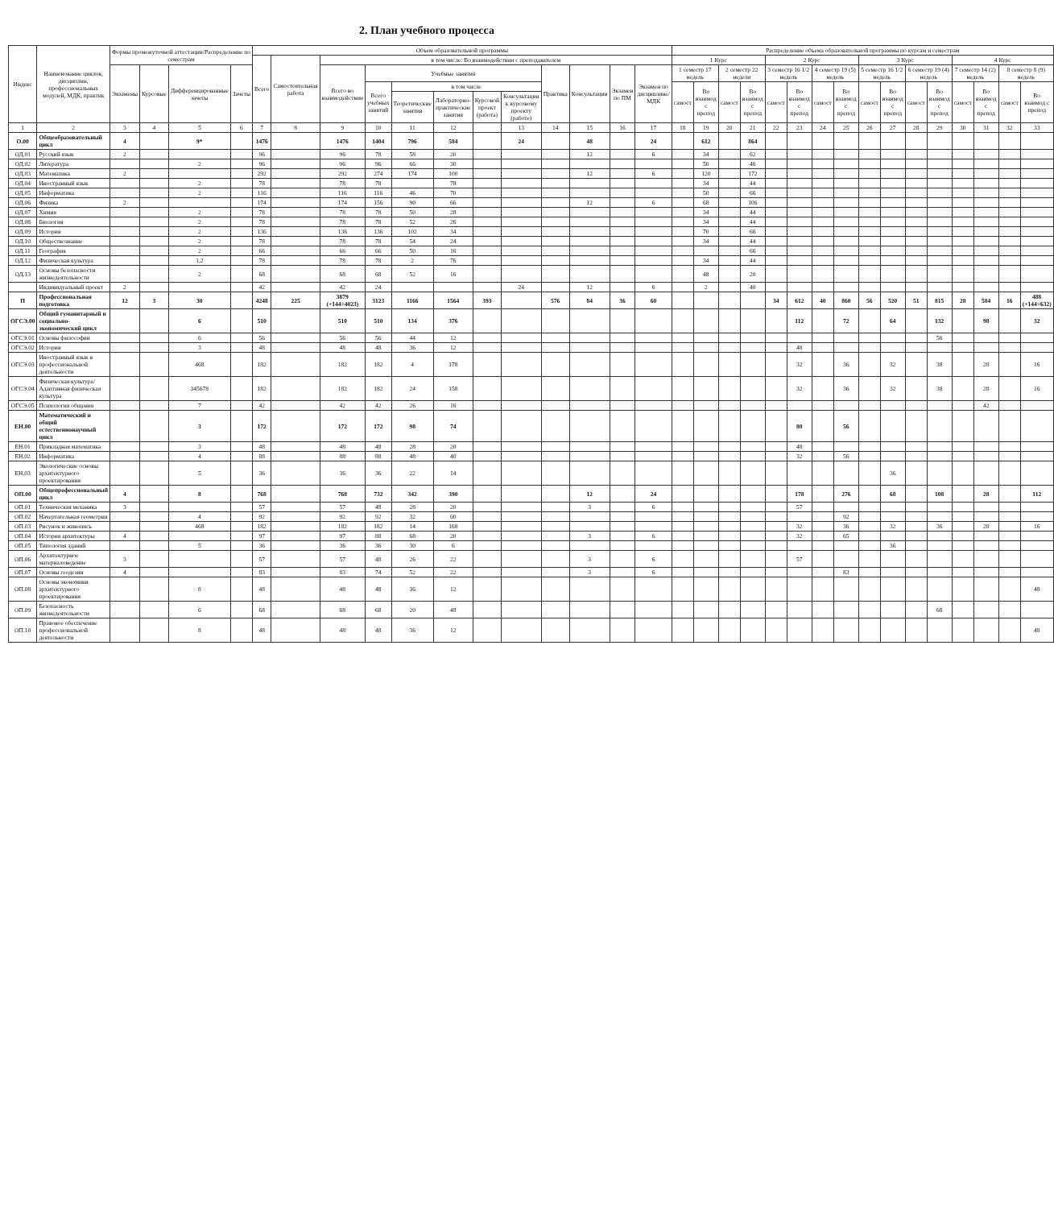2. План учебного процесса
| Индекс | Наименование циклов, дисциплин, профессиональных модулей, МДК, практик | Формы промежуточной аттестации/Распределение по семестрам | | | | Объем образовательной программы | | | | | | | | | | | | Распределение объема образовательной программы по курсам и семестрам | | | | | | | | | | | | | | | |
| --- | --- | --- | --- | --- | --- | --- | --- | --- | --- | --- | --- | --- | --- | --- | --- | --- | --- | --- | --- | --- | --- | --- | --- | --- | --- | --- | --- | --- | --- | --- | --- | --- | --- |
| | | | | | | Всего | Самостоятельная работа | в том числе: Во взаимодействии с преподавателем | | | | | | | | | | 1 Курс | | | | 2 Курс | | | | 3 Курс | | | | 4 Курс | | | |
| | | Экзамены | Курсовые | Дифференцированные зачеты | Зачеты | | | Всего во взаимодействии | Учебные занятия | | | | | Практика | Консультации | Экзамен по ПМ | Экзамен по дисциплине/ МДК | 1 семестр 17 недель | | 2 семестр 22 недели | | 3 семестр 16 1/2 недель | | 4 семестр 19 (5) недель | | 5 семестр 16 1/2 недель | | 6 семестр 19 (4) недель | | 7 семестр 14 (2) недель | | 8 семестр 8 (9) недель | |
| | | | | | | | | | Всего учебных занятий | в том числе | | | | | | | | самост | Во взаимод с препод | самост | Во взаимод с препод | самост | Во взаимод с препод | самост | Во взаимод с препод | самост | Во взаимод с препод | самост | Во взаимод с препод | самост | Во взаимод с препод | самост | Во взаимод с препод |
| | | | | | | | | | | Теоретические занятия | Лабораторно-практические занятия | Курсовой проект (работа) | Консультации к курсовому проекту (работе) | | | | | | | | | | | | | | | | | | | | |
| 1 | 2 | 3 | 4 | 5 | 6 | 7 | 8 | 9 | 10 | 11 | 12 | | 13 | 14 | 15 | 16 | 17 | 18 | 19 | 20 | 21 | 22 | 23 | 24 | 25 | 26 | 27 | 28 | 29 | 30 | 31 | 32 | 33 |
| О.00 | Общеобразовательный цикл | 4 | | 9* | | 1476 | | 1476 | 1404 | 796 | 584 | | 24 | | 48 | | 24 | | 612 | | 864 | | | | | | | | | | | | |
| ОД.01 | Русский язык | 2 | | | | 96 | | 96 | 78 | 58 | 20 | | | | 12 | | 6 | | 34 | | 62 | | | | | | | | | | | | |
| ОД.02 | Литература | | | 2 | | 96 | | 96 | 96 | 66 | 30 | | | | | | | | 50 | | 46 | | | | | | | | | | | | |
| ОД.03 | Математика | 2 | | | | 292 | | 292 | 274 | 174 | 100 | | | | 12 | | 6 | | 120 | | 172 | | | | | | | | | | | | |
| ОД.04 | Иностранный язык | | | 2 | | 78 | | 78 | 78 | | 78 | | | | | | | | 34 | | 44 | | | | | | | | | | | | |
| ОД.05 | Информатика | | | 2 | | 116 | | 116 | 116 | 46 | 70 | | | | | | | | 50 | | 66 | | | | | | | | | | | | |
| ОД.06 | Физика | 2 | | | | 174 | | 174 | 156 | 90 | 66 | | | | 12 | | 6 | | 68 | | 106 | | | | | | | | | | | | |
| ОД.07 | Химия | | | 2 | | 78 | | 78 | 78 | 50 | 28 | | | | | | | | 34 | | 44 | | | | | | | | | | | | |
| ОД.08 | Биология | | | 2 | | 78 | | 78 | 78 | 52 | 26 | | | | | | | | 34 | | 44 | | | | | | | | | | | | |
| ОД.09 | История | | | 2 | | 136 | | 136 | 136 | 102 | 34 | | | | | | | | 70 | | 66 | | | | | | | | | | | | |
| ОД.10 | Обществознание | | | 2 | | 78 | | 78 | 78 | 54 | 24 | | | | | | | | 34 | | 44 | | | | | | | | | | | | |
| ОД.11 | География | | | 2 | | 66 | | 66 | 66 | 50 | 16 | | | | | | | | | | 66 | | | | | | | | | | | | |
| ОД.12 | Физическая культура | | | 1,2 | | 78 | | 78 | 78 | 2 | 76 | | | | | | | | 34 | | 44 | | | | | | | | | | | | |
| ОД.13 | Основы безопасности жизнедеятельности | | | 2 | | 68 | | 68 | 68 | 52 | 16 | | | | | | | | 48 | | 20 | | | | | | | | | | | | |
| | Индивидуальный проект | 2 | | | | 42 | | 42 | 24 | | | | 24 | | 12 | | 6 | | 2 | | 40 | | | | | | | | | | | | |
| П | Профессиональная подготовка | 12 | 3 | 30 | | 4248 | 225 | 3879 (+144=4023) | 3123 | 1166 | 1564 | 393 | | 576 | 84 | 36 | 60 | | | | | 34 | 612 | 40 | 860 | 56 | 520 | 51 | 815 | 28 | 584 | 16 | 488 (+144=632) |
| ОГСЭ.00 | Общий гуманитарный и социально-экономический цикл | | | 6 | | 510 | | 510 | 510 | 134 | 376 | | | | | | | | | | | | 112 | | 72 | | 64 | | 132 | | 98 | | 32 |
| ОГСЭ.01 | Основы философии | | | 6 | | 56 | | 56 | 56 | 44 | 12 | | | | | | | | | | | | | | | | | | 56 | | | | |
| ОГСЭ.02 | История | | | 3 | | 48 | | 48 | 48 | 36 | 12 | | | | | | | | | | | | 48 | | | | | | | | | | |
| ОГСЭ.03 | Иностранный язык в профессиональной деятельности | | | 468 | | 182 | | 182 | 182 | 4 | 178 | | | | | | | | | | | | 32 | | 36 | | 32 | | 38 | | 28 | | 16 |
| ОГСЭ.04 | Физическая культура/Адаптивная физическая культура | | | 345678 | | 182 | | 182 | 182 | 24 | 158 | | | | | | | | | | | | 32 | | 36 | | 32 | | 38 | | 28 | | 16 |
| ОГСЭ.05 | Психология общения | | | 7 | | 42 | | 42 | 42 | 26 | 16 | | | | | | | | | | | | | | | | | | | | 42 | | |
| ЕН.00 | Математический и общий естественнонаучный цикл | | | 3 | | 172 | | 172 | 172 | 98 | 74 | | | | | | | | | | | | 80 | | 56 | | | | | | | | |
| ЕН.01 | Прикладная математика | | | 3 | | 48 | | 48 | 48 | 28 | 20 | | | | | | | | | | | | 48 | | | | | | | | | | |
| ЕН.02 | Информатика | | | 4 | | 88 | | 88 | 88 | 48 | 40 | | | | | | | | | | | | 32 | | 56 | | | | | | | | |
| ЕН.03 | Экологические основы архитектурного проектирования | | | 5 | | 36 | | 36 | 36 | 22 | 14 | | | | | | | | | | | | | | | | 36 | | | | | | |
| ОП.00 | Общепрофессиональный цикл | 4 | | 8 | | 768 | | 768 | 732 | 342 | 390 | | | | 12 | | 24 | | | | | | 178 | | 276 | | 68 | | 108 | | 28 | | 112 |
| ОП.01 | Техническая механика | 3 | | | | 57 | | 57 | 48 | 28 | 20 | | | | 3 | | 6 | | | | | | 57 | | | | | | | | | | |
| ОП.02 | Начертательная геометрия | | | 4 | | 92 | | 92 | 92 | 32 | 60 | | | | | | | | | | | | | | 92 | | | | | | | | |
| ОП.03 | Рисунок и живопись | | | 468 | | 182 | | 182 | 182 | 14 | 168 | | | | | | | | | | | | 32 | | 36 | | 32 | | 36 | | 28 | | 16 |
| ОП.04 | История архитектуры | 4 | | | | 97 | | 97 | 88 | 68 | 20 | | | | 3 | | 6 | | | | | | 32 | | 65 | | | | | | | | |
| ОП.05 | Типология зданий | | | 5 | | 36 | | 36 | 36 | 30 | 6 | | | | | | | | | | | | | | | | 36 | | | | | | |
| ОП.06 | Архитектурное материаловедение | 3 | | | | 57 | | 57 | 48 | 26 | 22 | | | | 3 | | 6 | | | | | | 57 | | | | | | | | | | |
| ОП.07 | Основы геодезии | 4 | | | | 83 | | 83 | 74 | 52 | 22 | | | | 3 | | 6 | | | | | | | | 83 | | | | | | | | |
| ОП.08 | Основы экономики архитектурного проектирования | | | 8 | | 48 | | 48 | 48 | 36 | 12 | | | | | | | | | | | | | | | | | | | | | | 48 |
| ОП.09 | Безопасность жизнедеятельности | | | 6 | | 68 | | 68 | 68 | 20 | 48 | | | | | | | | | | | | | | | | | | 68 | | | | |
| ОП.10 | Правовое обеспечение профессиональной деятельности | | | 8 | | 48 | | 48 | 48 | 36 | 12 | | | | | | | | | | | | | | | | | | | | | | 48 |